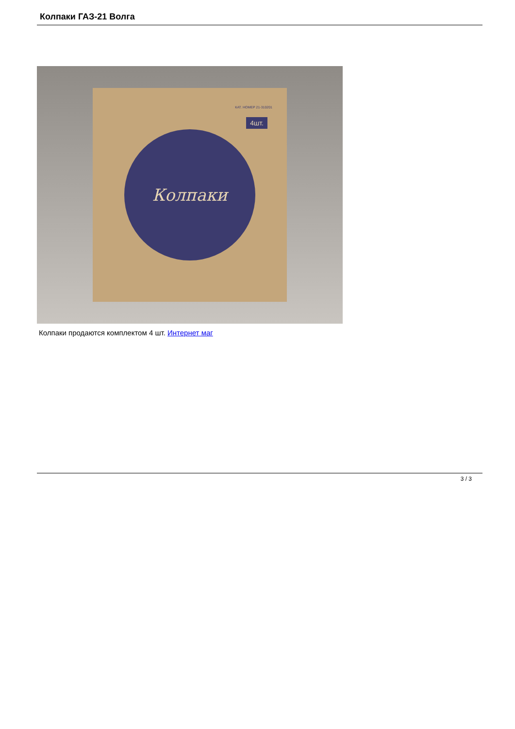Колпаки ГАЗ-21 Волга
КАТ. НОМЕР 21-310201
4шт.
Колпаки
Колпаки продаются комплектом 4 шт. Интернет маг
3 / 3